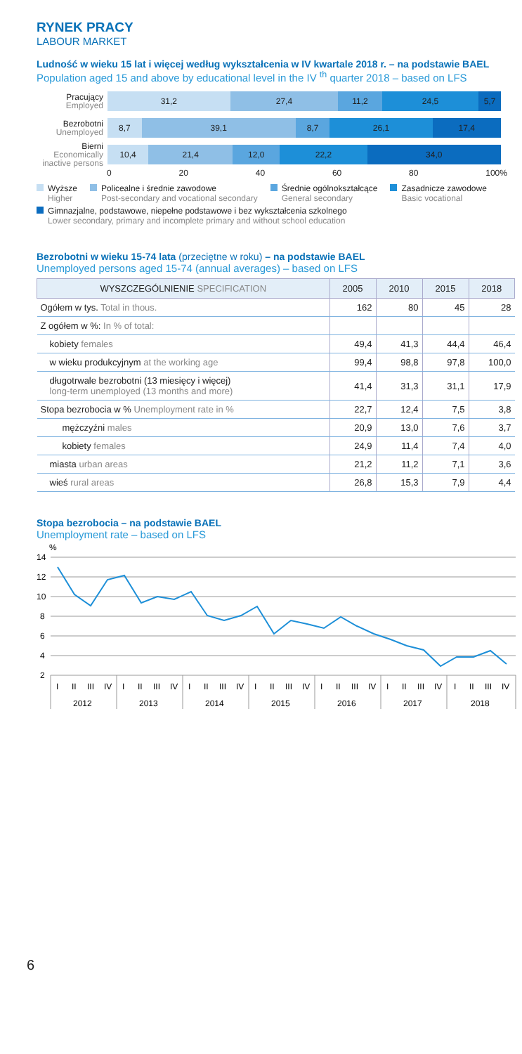RYNEK PRACY
LABOUR MARKET
Ludność w wieku 15 lat i więcej według wykształcenia w IV kwartale 2018 r. – na podstawie BAEL
Population aged 15 and above by educational level in the IV <sup>th</sup> quarter 2018 – based on LFS
Pracujący
Employed
31,2 27,4 11,2 24,5 5,7
Bezrobotni
Unemployed
8,7 39,1 8,7 26,1 17,4
Bierni
Economically inactive persons
10,4 21,4 12,0 22,2 34,0
0 20 40 60 80 100%
Wyższe
Higher
Policealne i średnie zawodowe
Post-secondary and vocational secondary
Średnie ogólnokształcące
General secondary
Zasadnicze zawodowe
Basic vocational
Gimnazjalne, podstawowe, niepełne podstawowe i bez wykształcenia szkolnego
Lower secondary, primary and incomplete primary and without school education
Bezrobotni w wieku 15-74 lata (przeciętne w roku) – na podstawie BAEL
Unemployed persons aged 15-74 (annual averages) – based on LFS
| WYSZCZEGÓLNIENIE SPECIFICATION | 2005 | 2010 | 2015 | 2018 |
| --- | --- | --- | --- | --- |
| Ogółem w tys. Total in thous. | 162 | 80 | 45 | 28 |
| Z ogółem w %: In % of total: | | | | |
| kobiety females | 49,4 | 41,3 | 44,4 | 46,4 |
| w wieku produkcyjnym at the working age | 99,4 | 98,8 | 97,8 | 100,0 |
| długotrwale bezrobotni (13 miesięcy i więcej) long-term unemployed (13 months and more) | 41,4 | 31,3 | 31,1 | 17,9 |
| Stopa bezrobocia w % Unemployment rate in % | 22,7 | 12,4 | 7,5 | 3,8 |
| mężczyźni males | 20,9 | 13,0 | 7,6 | 3,7 |
| kobiety females | 24,9 | 11,4 | 7,4 | 4,0 |
| miasta urban areas | 21,2 | 11,2 | 7,1 | 3,6 |
| wieś rural areas | 26,8 | 15,3 | 7,9 | 4,4 |
Stopa bezrobocia – na podstawie BAEL
Unemployment rate – based on LFS
%
14
12
10
8
6
4
2
I
II
III
IV
I
II
III
IV
I
II
III
IV
I
II
III
IV
I
II
III
IV
I
II
III
IV
I
II
III
IV
2012
2013
2014
2015
2016
2017
2018
6